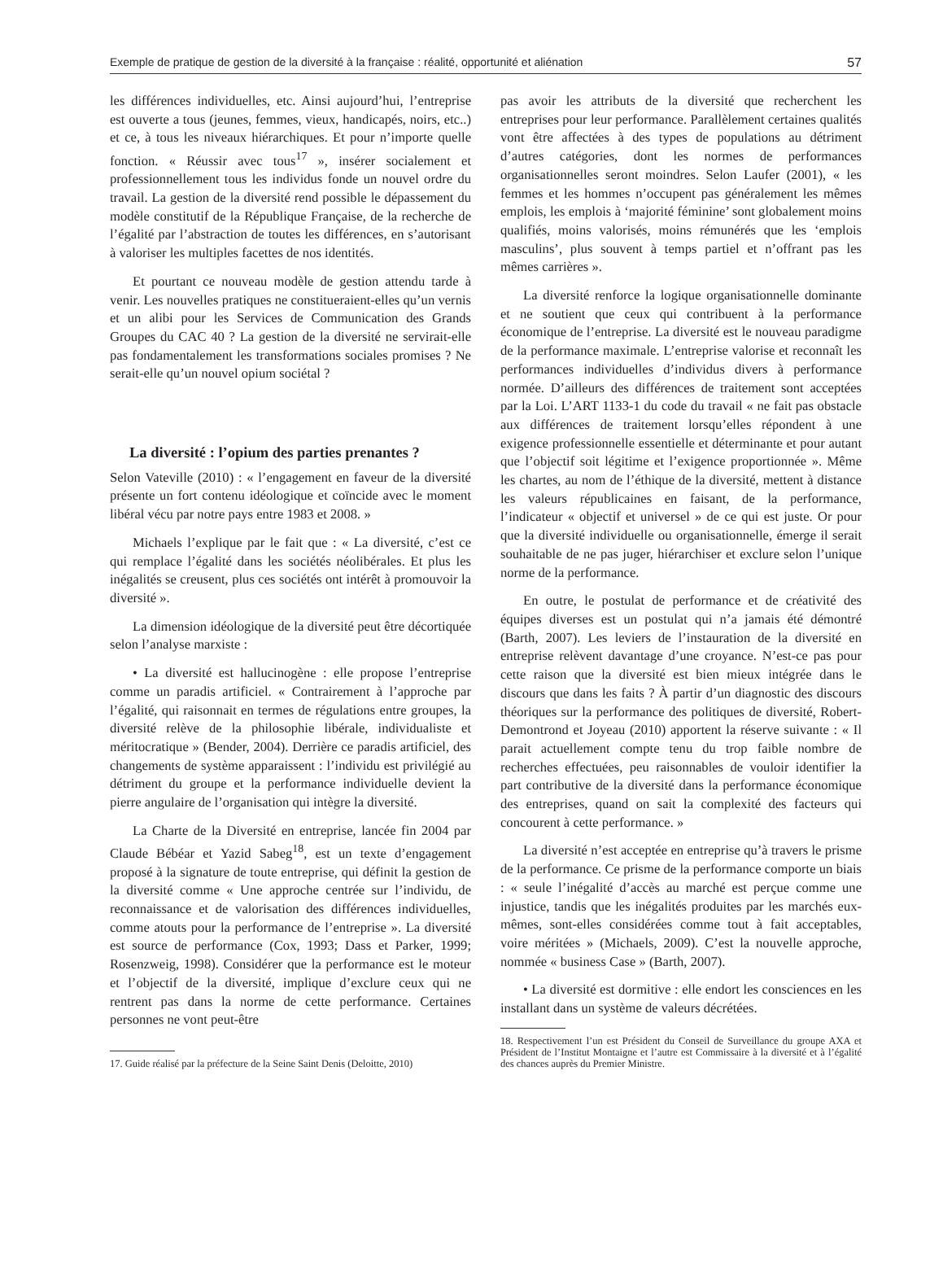Exemple de pratique de gestion de la diversité à la française : réalité, opportunité et aliénation 57
les différences individuelles, etc. Ainsi aujourd’hui, l’entreprise est ouverte a tous (jeunes, femmes, vieux, handicapés, noirs, etc..) et ce, à tous les niveaux hiérarchiques. Et pour n’importe quelle fonction. « Réussir avec tous<sup>17</sup> », insérer socialement et professionnellement tous les individus fonde un nouvel ordre du travail. La gestion de la diversité rend possible le dépassement du modèle constitutif de la République Française, de la recherche de l’égalité par l’abstraction de toutes les différences, en s’autorisant à valoriser les multiples facettes de nos identités.
Et pourtant ce nouveau modèle de gestion attendu tarde à venir. Les nouvelles pratiques ne constitueraient-elles qu’un vernis et un alibi pour les Services de Communication des Grands Groupes du CAC 40 ? La gestion de la diversité ne servirait-elle pas fondamentalement les transformations sociales promises ? Ne serait-elle qu’un nouvel opium sociétal ?
La diversité : l’opium des parties prenantes ?
Selon Vateville (2010) : « l’engagement en faveur de la diversité présente un fort contenu idéologique et coïncide avec le moment libéral vécu par notre pays entre 1983 et 2008. »
Michaels l’explique par le fait que : « La diversité, c’est ce qui remplace l’égalité dans les sociétés néolibérales. Et plus les inégalités se creusent, plus ces sociétés ont intérêt à promouvoir la diversité ».
La dimension idéologique de la diversité peut être décortiquée selon l’analyse marxiste :
• La diversité est hallucinogène : elle propose l’entreprise comme un paradis artificiel. « Contrairement à l’approche par l’égalité, qui raisonnait en termes de régulations entre groupes, la diversité relève de la philosophie libérale, individualiste et méritocratique » (Bender, 2004). Derrière ce paradis artificiel, des changements de système apparaissent : l’individu est privilégié au détriment du groupe et la performance individuelle devient la pierre angulaire de l’organisation qui intègre la diversité.
La Charte de la Diversité en entreprise, lancée fin 2004 par Claude Bébéar et Yazid Sabeg<sup>18</sup>, est un texte d’engagement proposé à la signature de toute entreprise, qui définit la gestion de la diversité comme « Une approche centrée sur l’individu, de reconnaissance et de valorisation des différences individuelles, comme atouts pour la performance de l’entreprise ». La diversité est source de performance (Cox, 1993; Dass et Parker, 1999; Rosenzweig, 1998). Considérer que la performance est le moteur et l’objectif de la diversité, implique d’exclure ceux qui ne rentrent pas dans la norme de cette performance. Certaines personnes ne vont peut-être
17. Guide réalisé par la préfecture de la Seine Saint Denis (Deloitte, 2010)
pas avoir les attributs de la diversité que recherchent les entreprises pour leur performance. Parallèlement certaines qualités vont être affectées à des types de populations au détriment d’autres catégories, dont les normes de performances organisationnelles seront moindres. Selon Laufer (2001), « les femmes et les hommes n’occupent pas généralement les mêmes emplois, les emplois à ‘majorité féminine’ sont globalement moins qualifiés, moins valorisés, moins rémunérés que les ‘emplois masculins’, plus souvent à temps partiel et n’offrant pas les mêmes carrières ».
La diversité renforce la logique organisationnelle dominante et ne soutient que ceux qui contribuent à la performance économique de l’entreprise. La diversité est le nouveau paradigme de la performance maximale. L’entreprise valorise et reconnaît les performances individuelles d’individus divers à performance normée. D’ailleurs des différences de traitement sont acceptées par la Loi. L’ART 1133-1 du code du travail « ne fait pas obstacle aux différences de traitement lorsqu’elles répondent à une exigence professionnelle essentielle et déterminante et pour autant que l’objectif soit légitime et l’exigence proportionnée ». Même les chartes, au nom de l’éthique de la diversité, mettent à distance les valeurs républicaines en faisant, de la performance, l’indicateur « objectif et universel » de ce qui est juste. Or pour que la diversité individuelle ou organisationnelle, émerge il serait souhaitable de ne pas juger, hiérarchiser et exclure selon l’unique norme de la performance.
En outre, le postulat de performance et de créativité des équipes diverses est un postulat qui n’a jamais été démontré (Barth, 2007). Les leviers de l’instauration de la diversité en entreprise relèvent davantage d’une croyance. N’est-ce pas pour cette raison que la diversité est bien mieux intégrée dans le discours que dans les faits ? À partir d’un diagnostic des discours théoriques sur la performance des politiques de diversité, Robert-Demontrond et Joyeau (2010) apportent la réserve suivante : « Il parait actuellement compte tenu du trop faible nombre de recherches effectuées, peu raisonnables de vouloir identifier la part contributive de la diversité dans la performance économique des entreprises, quand on sait la complexité des facteurs qui concourent à cette performance. »
La diversité n’est acceptée en entreprise qu’à travers le prisme de la performance. Ce prisme de la performance comporte un biais : « seule l’inégalité d’accès au marché est perçue comme une injustice, tandis que les inégalités produites par les marchés eux-mêmes, sont-elles considérées comme tout à fait acceptables, voire méritées » (Michaels, 2009). C’est la nouvelle approche, nommée « business Case » (Barth, 2007).
• La diversité est dormitive : elle endort les consciences en les installant dans un système de valeurs décrétées.
18. Respectivement l’un est Président du Conseil de Surveillance du groupe AXA et Président de l’Institut Montaigne et l’autre est Commissaire à la diversité et à l’égalité des chances auprès du Premier Ministre.